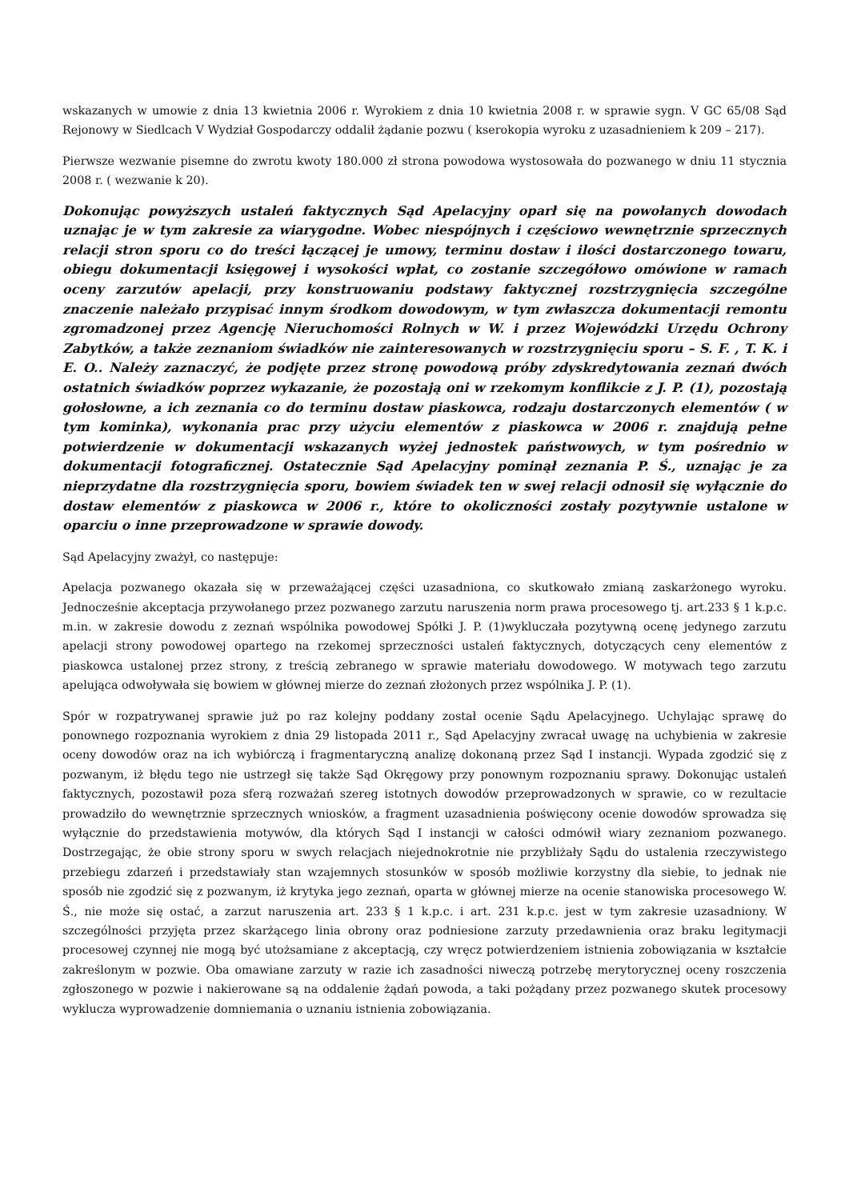wskazanych w umowie z dnia 13 kwietnia 2006 r. Wyrokiem z dnia 10 kwietnia 2008 r. w sprawie sygn. V GC 65/08 Sąd Rejonowy w Siedlcach V Wydział Gospodarczy oddalił żądanie pozwu ( kserokopia wyroku z uzasadnieniem k 209 – 217).
Pierwsze wezwanie pisemne do zwrotu kwoty 180.000 zł strona powodowa wystosowała do pozwanego w dniu 11 stycznia 2008 r. ( wezwanie k 20).
Dokonując powyższych ustaleń faktycznych Sąd Apelacyjny oparł się na powołanych dowodach uznając je w tym zakresie za wiarygodne. Wobec niespójnych i częściowo wewnętrznie sprzecznych relacji stron sporu co do treści łączącej je umowy, terminu dostaw i ilości dostarczonego towaru, obiegu dokumentacji księgowej i wysokości wpłat, co zostanie szczegółowo omówione w ramach oceny zarzutów apelacji, przy konstruowaniu podstawy faktycznej rozstrzygnięcia szczególne znaczenie należało przypisać innym środkom dowodowym, w tym zwłaszcza dokumentacji remontu zgromadzonej przez Agencję Nieruchomości Rolnych w W. i przez Wojewódzki Urzędu Ochrony Zabytków, a także zeznaniom świadków nie zainteresowanych w rozstrzygnięciu sporu – S. F. , T. K. i E. O.. Należy zaznaczyć, że podjęte przez stronę powodową próby zdyskredytowania zeznań dwóch ostatnich świadków poprzez wykazanie, że pozostają oni w rzekomym konflikcie z J. P. (1), pozostają gołosłowne, a ich zeznania co do terminu dostaw piaskowca, rodzaju dostarczonych elementów ( w tym kominka), wykonania prac przy użyciu elementów z piaskowca w 2006 r. znajdują pełne potwierdzenie w dokumentacji wskazanych wyżej jednostek państwowych, w tym pośrednio w dokumentacji fotograficznej. Ostatecznie Sąd Apelacyjny pominął zeznania P. Ś., uznając je za nieprzydatne dla rozstrzygnięcia sporu, bowiem świadek ten w swej relacji odnosił się wyłącznie do dostaw elementów z piaskowca w 2006 r., które to okoliczności zostały pozytywnie ustalone w oparciu o inne przeprowadzone w sprawie dowody.
Sąd Apelacyjny zważył, co następuje:
Apelacja pozwanego okazała się w przeważającej części uzasadniona, co skutkowało zmianą zaskarżonego wyroku. Jednocześnie akceptacja przywołanego przez pozwanego zarzutu naruszenia norm prawa procesowego tj. art.233 § 1 k.p.c. m.in. w zakresie dowodu z zeznań wspólnika powodowej Spółki J. P. (1)wykluczała pozytywną ocenę jedynego zarzutu apelacji strony powodowej opartego na rzekomej sprzeczności ustaleń faktycznych, dotyczących ceny elementów z piaskowca ustalonej przez strony, z treścią zebranego w sprawie materiału dowodowego. W motywach tego zarzutu apelująca odwoływała się bowiem w głównej mierze do zeznań złożonych przez wspólnika J. P. (1).
Spór w rozpatrywanej sprawie już po raz kolejny poddany został ocenie Sądu Apelacyjnego. Uchylając sprawę do ponownego rozpoznania wyrokiem z dnia 29 listopada 2011 r., Sąd Apelacyjny zwracał uwagę na uchybienia w zakresie oceny dowodów oraz na ich wybiórczą i fragmentaryczną analizę dokonaną przez Sąd I instancji. Wypada zgodzić się z pozwanym, iż błędu tego nie ustrzegł się także Sąd Okręgowy przy ponownym rozpoznaniu sprawy. Dokonując ustaleń faktycznych, pozostawił poza sferą rozważań szereg istotnych dowodów przeprowadzonych w sprawie, co w rezultacie prowadziło do wewnętrznie sprzecznych wniosków, a fragment uzasadnienia poświęcony ocenie dowodów sprowadza się wyłącznie do przedstawienia motywów, dla których Sąd I instancji w całości odmówił wiary zeznaniom pozwanego. Dostrzegając, że obie strony sporu w swych relacjach niejednokrotnie nie przybliżały Sądu do ustalenia rzeczywistego przebiegu zdarzeń i przedstawiały stan wzajemnych stosunków w sposób możliwie korzystny dla siebie, to jednak nie sposób nie zgodzić się z pozwanym, iż krytyka jego zeznań, oparta w głównej mierze na ocenie stanowiska procesowego W. Ś., nie może się ostać, a zarzut naruszenia art. 233 § 1 k.p.c. i art. 231 k.p.c. jest w tym zakresie uzasadniony. W szczególności przyjęta przez skarżącego linia obrony oraz podniesione zarzuty przedawnienia oraz braku legitymacji procesowej czynnej nie mogą być utożsamiane z akceptacją, czy wręcz potwierdzeniem istnienia zobowiązania w kształcie zakreślonym w pozwie. Oba omawiane zarzuty w razie ich zasadności niweczą potrzebę merytorycznej oceny roszczenia zgłoszonego w pozwie i nakierowane są na oddalenie żądań powoda, a taki pożądany przez pozwanego skutek procesowy wyklucza wyprowadzenie domniemania o uznaniu istnienia zobowiązania.